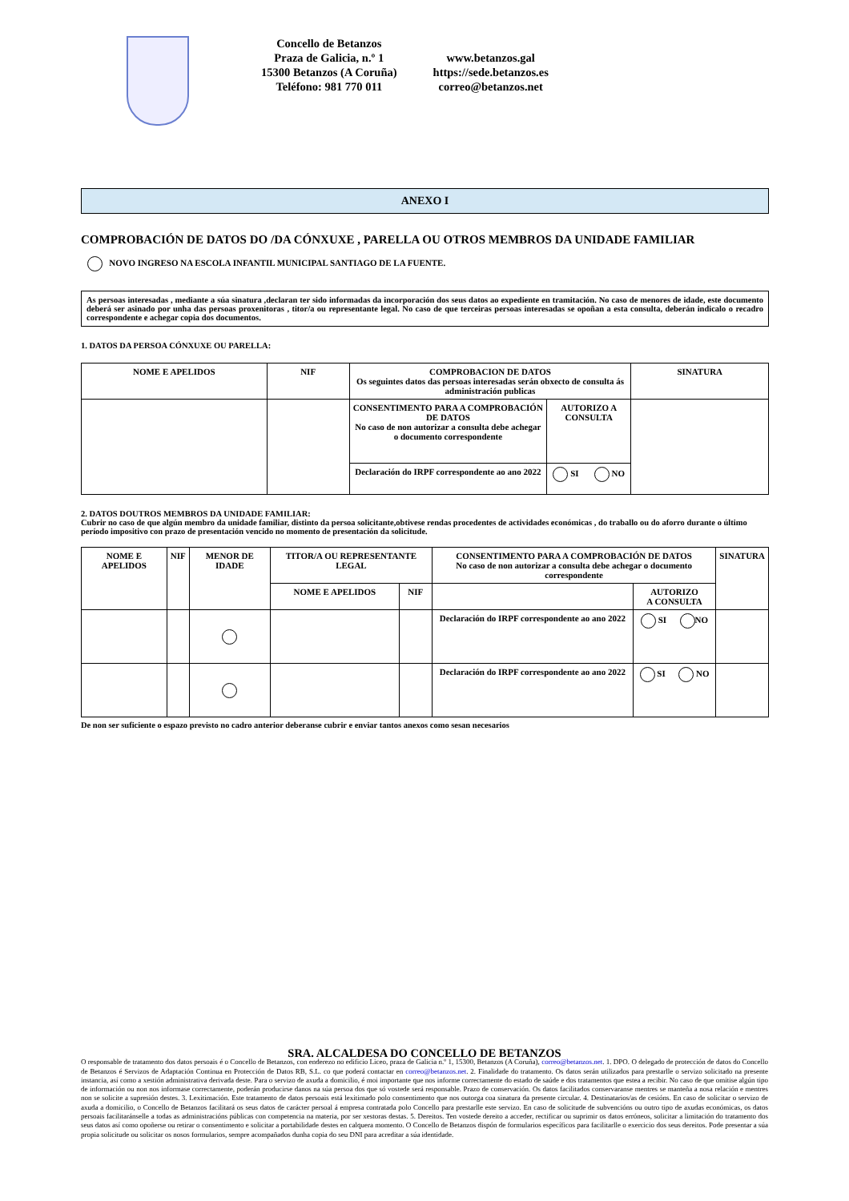Concello de Betanzos
Praza de Galicia, n.º 1
15300 Betanzos (A Coruña)
Teléfono: 981 770 011
www.betanzos.gal
https://sede.betanzos.es
correo@betanzos.net
ANEXO I
COMPROBACIÓN DE DATOS DO /DA CÓNXUXE , PARELLA OU OTROS MEMBROS DA UNIDADE FAMILIAR
NOVO INGRESO NA ESCOLA INFANTIL MUNICIPAL SANTIAGO DE LA FUENTE.
As persoas interesadas , mediante a súa sinatura ,declaran ter sido informadas da incorporación dos seus datos ao expediente en tramitación. No caso de menores de idade, este documento deberá ser asinado por unha das persoas proxenitoras , titor/a ou representante legal. No caso de que terceiras persoas interesadas se opoñan a esta consulta, deberán indicalo o recadro correspondente e achegar copia dos documentos.
1. DATOS DA PERSOA CÓNXUXE OU PARELLA:
| NOME E APELIDOS | NIF | COMPROBACION DE DATOS Os seguintes datos das persoas interesadas serán obxecto de consulta ás administración publicas | | SINATURA |
| --- | --- | --- | --- | --- |
| | | CONSENTIMENTO PARA A COMPROBACIÓN DE DATOS No caso de non autorizar a consulta debe achegar o documento correspondente | AUTORIZO A CONSULTA | |
| | | Declaración do IRPF correspondente ao ano 2022 | SI NO | |
2. DATOS DOUTROS MEMBROS DA UNIDADE FAMILIAR:
Cubrir no caso de que algún membro da unidade familiar, distinto da persoa solicitante,obtivese rendas procedentes de actividades económicas , do traballo ou do aforro durante o último período impositivo con prazo de presentación vencido no momento de presentación da solicitude.
| NOME E APELIDOS | NIF | MENOR DE IDADE | TITOR/A OU REPRESENTANTE LEGAL | | CONSENTIMENTO PARA A COMPROBACIÓN DE DATOS No caso de non autorizar a consulta debe achegar o documento correspondente | | SINATURA |
| --- | --- | --- | --- | --- | --- | --- | --- |
| | | | NOME E APELIDOS | NIF | | AUTORIZO A CONSULTA | |
| | | | | | Declaración do IRPF correspondente ao ano 2022 | SI NO | |
| | | | | | Declaración do IRPF correspondente ao ano 2022 | SI NO | |
De non ser suficiente o espazo previsto no cadro anterior deberanse cubrir e enviar tantos anexos como sesan necesarios
SRA. ALCALDESA DO CONCELLO DE BETANZOS
O responsable de tratamento dos datos persoais é o Concello de Betanzos, con enderezo no edificio Liceo, praza de Galicia n.º 1, 15300, Betanzos (A Coruña), correo@betanzos.net. 1. DPO. O delegado de protección de datos do Concello de Betanzos é Servizos de Adaptación Continua en Protección de Datos RB, S.L. co que poderá contactar en correo@betanzos.net. 2. Finalidade do tratamento. Os datos serán utilizados para prestarlle o servizo solicitado na presente instancia, así como a xestión administrativa derivada deste. Para o servizo de axuda a domicilio, é moi importante que nos informe correctamente do estado de saúde e dos tratamentos que estea a recibir. No caso de que omitise algún tipo de información ou non nos informase correctamente, poderán producirse danos na súa persoa dos que só vostede será responsable. Prazo de conservación. Os datos facilitados conservaranse mentres se manteña a nosa relación e mentres non se solicite a supresión destes. 3. Lexitimación. Este tratamento de datos persoais está lexitimado polo consentimento que nos outorga coa sinatura da presente circular. 4. Destinatarios/as de cesións. En caso de solicitar o servizo de axuda a domicilio, o Concello de Betanzos facilitará os seus datos de carácter persoal á empresa contratada polo Concello para prestarlle este servizo. En caso de solicitude de subvencións ou outro tipo de axudas económicas, os datos persoais facilitaránselle a todas as administracións públicas con competencia na materia, por ser xestoras destas. 5. Dereitos. Ten vostede dereito a acceder, rectificar ou suprimir os datos erróneos, solicitar a limitación do tratamento dos seus datos así como opoñerse ou retirar o consentimento e solicitar a portabilidade destes en calquera momento. O Concello de Betanzos dispón de formularios específicos para facilitarlle o exercicio dos seus dereitos. Pode presentar a súa propia solicitude ou solicitar os nosos formularios, sempre acompañados dunha copia do seu DNI para acreditar a súa identidade.